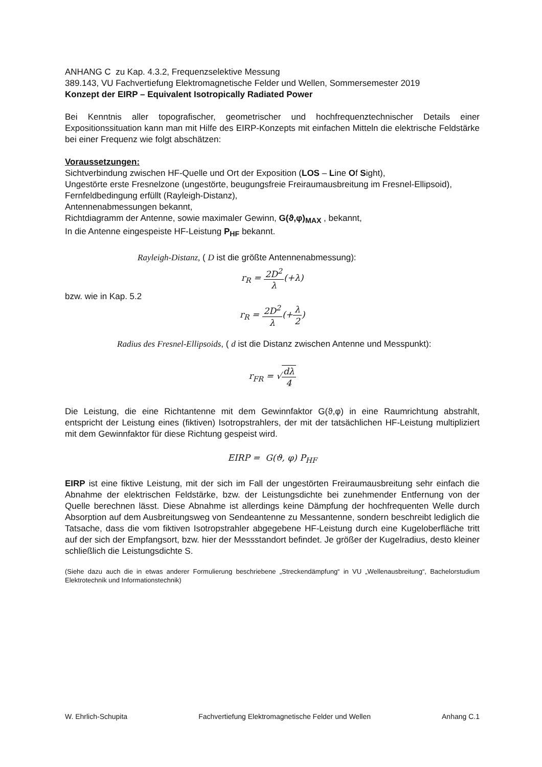ANHANG C zu Kap. 4.3.2, Frequenzselektive Messung
389.143, VU Fachvertiefung Elektromagnetische Felder und Wellen, Sommersemester 2019
Konzept der EIRP – Equivalent Isotropically Radiated Power
Bei Kenntnis aller topografischer, geometrischer und hochfrequenztechnischer Details einer Expositionssituation kann man mit Hilfe des EIRP-Konzepts mit einfachen Mitteln die elektrische Feldstärke bei einer Frequenz wie folgt abschätzen:
Voraussetzungen:
Sichtverbindung zwischen HF-Quelle und Ort der Exposition (LOS – Line Of Sight),
Ungestörte erste Fresnelzone (ungestörte, beugungsfreie Freiraumausbreitung im Fresnel-Ellipsoid),
Fernfeldbedingung erfüllt (Rayleigh-Distanz),
Antennenabmessungen bekannt,
Richtdiagramm der Antenne, sowie maximaler Gewinn, G(ϑ,φ)<sub>MAX</sub> , bekannt,
In die Antenne eingespeiste HF-Leistung P<sub>HF</sub> bekannt.
Rayleigh-Distanz, ( D ist die größte Antennenabmessung):
r<sub>R</sub> = 2D<sup>2</sup> λ(+λ)
bzw. wie in Kap. 5.2
r<sub>R</sub> = 2D<sup>2</sup> λ(+λ 2)
Radius des Fresnel-Ellipsoids, ( d ist die Distanz zwischen Antenne und Messpunkt):
r<sub>FR</sub> = √dλ 4
Die Leistung, die eine Richtantenne mit dem Gewinnfaktor G(ϑ,φ) in eine Raumrichtung abstrahlt, entspricht der Leistung eines (fiktiven) Isotropstrahlers, der mit der tatsächlichen HF-Leistung multipliziert mit dem Gewinnfaktor für diese Richtung gespeist wird.
EIRP = G(ϑ, φ) P<sub>HF</sub>
EIRP ist eine fiktive Leistung, mit der sich im Fall der ungestörten Freiraumausbreitung sehr einfach die Abnahme der elektrischen Feldstärke, bzw. der Leistungsdichte bei zunehmender Entfernung von der Quelle berechnen lässt. Diese Abnahme ist allerdings keine Dämpfung der hochfrequenten Welle durch Absorption auf dem Ausbreitungsweg von Sendeantenne zu Messantenne, sondern beschreibt lediglich die Tatsache, dass die vom fiktiven Isotropstrahler abgegebene HF-Leistung durch eine Kugeloberfläche tritt auf der sich der Empfangsort, bzw. hier der Messstandort befindet. Je größer der Kugelradius, desto kleiner schließlich die Leistungsdichte S.
(Siehe dazu auch die in etwas anderer Formulierung beschriebene „Streckendämpfung“ in VU „Wellenausbreitung“, Bachelorstudium Elektrotechnik und Informationstechnik)
W. Ehrlich-Schupita Fachvertiefung Elektromagnetische Felder und Wellen Anhang C.1